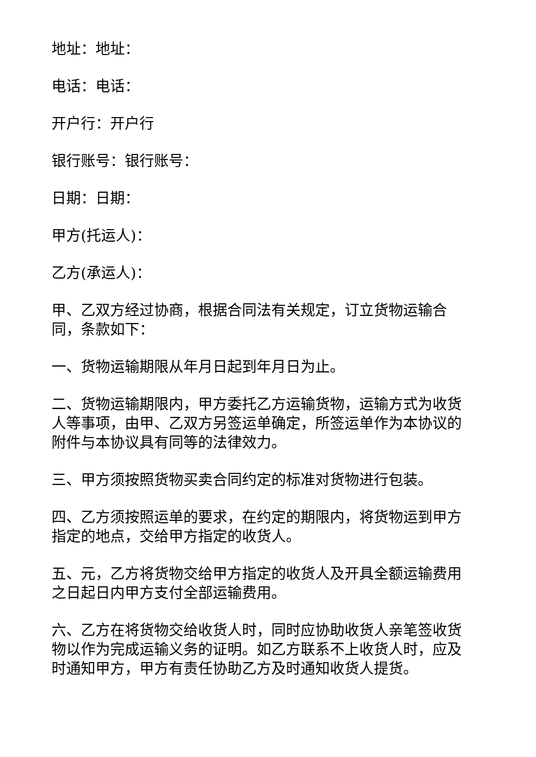地址：地址：
电话：电话：
开户行：开户行
银行账号：银行账号：
日期：日期：
甲方(托运人)：
乙方(承运人)：
甲、乙双方经过协商，根据合同法有关规定，订立货物运输合同，条款如下：
一、货物运输期限从年月日起到年月日为止。
二、货物运输期限内，甲方委托乙方运输货物，运输方式为收货人等事项，由甲、乙双方另签运单确定，所签运单作为本协议的附件与本协议具有同等的法律效力。
三、甲方须按照货物买卖合同约定的标准对货物进行包装。
四、乙方须按照运单的要求，在约定的期限内，将货物运到甲方指定的地点，交给甲方指定的收货人。
五、元，乙方将货物交给甲方指定的收货人及开具全额运输费用之日起日内甲方支付全部运输费用。
六、乙方在将货物交给收货人时，同时应协助收货人亲笔签收货物以作为完成运输义务的证明。如乙方联系不上收货人时，应及时通知甲方，甲方有责任协助乙方及时通知收货人提货。